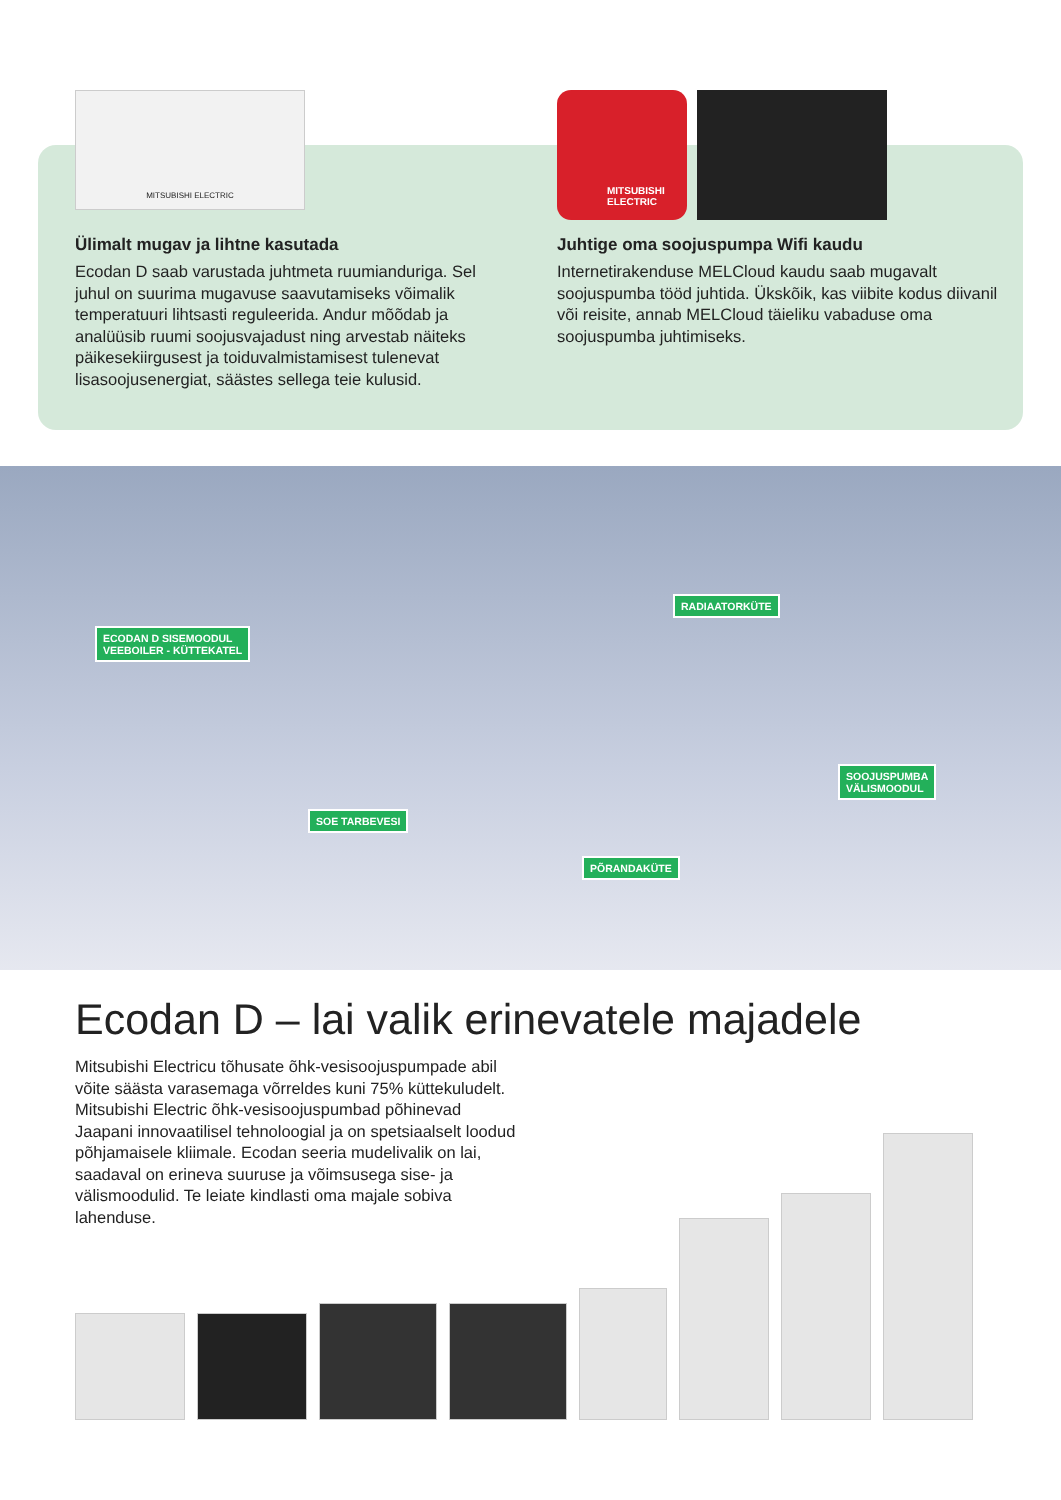MITSUBISHI ELECTRIC
Ülimalt mugav ja lihtne kasutada
Ecodan D saab varustada juhtmeta ruumianduriga. Sel juhul on suurima mugavuse saavutamiseks võimalik temperatuuri lihtsasti reguleerida. Andur mõõdab ja analüüsib ruumi soojusvajadust ning arvestab näiteks päikesekiirgusest ja toiduvalmistamisest tulenevat lisasoojusenergiat, säästes sellega teie kulusid.
MITSUBISHI ELECTRIC
Juhtige oma soojuspumpa Wifi kaudu
Internetirakenduse MELCloud kaudu saab mugavalt soojuspumba tööd juhtida. Ükskõik, kas viibite kodus diivanil või reisite, annab MELCloud täieliku vabaduse oma soojuspumba juhtimiseks.
ECODAN D SISEMOODUL
VEEBOILER - KÜTTEKATEL
RADIAATORKÜTE
SOOJUSPUMBA
VÄLISMOODUL
SOE TARBEVESI
PÕRANDAKÜTE
Ecodan D – lai valik erinevatele majadele
Mitsubishi Electricu tõhusate õhk-vesisoojuspumpade abil võite säästa varasemaga võrreldes kuni 75% küttekuludelt. Mitsubishi Electric õhk-vesisoojuspumbad põhinevad Jaapani innovaatilisel tehnoloogial ja on spetsiaalselt loodud põhjamaisele kliimale. Ecodan seeria mudelivalik on lai, saadaval on erineva suuruse ja võimsusega sise- ja välismoodulid. Te leiate kindlasti oma majale sobiva lahenduse.